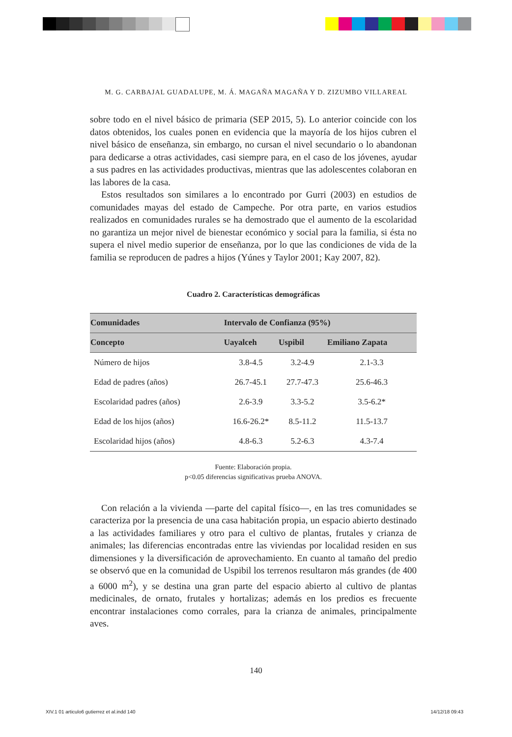M. G. CARBAJAL GUADALUPE, M. Á. MAGAÑA MAGAÑA Y D. ZIZUMBO VILLAREAL
sobre todo en el nivel básico de primaria (SEP 2015, 5). Lo anterior coincide con los datos obtenidos, los cuales ponen en evidencia que la mayoría de los hijos cubren el nivel básico de enseñanza, sin embargo, no cursan el nivel secundario o lo abandonan para dedicarse a otras actividades, casi siempre para, en el caso de los jóvenes, ayudar a sus padres en las actividades productivas, mientras que las adolescentes colaboran en las labores de la casa.
Estos resultados son similares a lo encontrado por Gurri (2003) en estudios de comunidades mayas del estado de Campeche. Por otra parte, en varios estudios realizados en comunidades rurales se ha demostrado que el aumento de la escolaridad no garantiza un mejor nivel de bienestar económico y social para la familia, si ésta no supera el nivel medio superior de enseñanza, por lo que las condiciones de vida de la familia se reproducen de padres a hijos (Yúnes y Taylor 2001; Kay 2007, 82).
Cuadro 2. Características demográficas
| Comunidades | Intervalo de Confianza (95%) | | |
| --- | --- | --- | --- |
| Concepto | Uayalceh | Uspibil | Emiliano Zapata |
| Número de hijos | 3.8-4.5 | 3.2-4.9 | 2.1-3.3 |
| Edad de padres (años) | 26.7-45.1 | 27.7-47.3 | 25.6-46.3 |
| Escolaridad padres (años) | 2.6-3.9 | 3.3-5.2 | 3.5-6.2* |
| Edad de los hijos (años) | 16.6-26.2* | 8.5-11.2 | 11.5-13.7 |
| Escolaridad hijos (años) | 4.8-6.3 | 5.2-6.3 | 4.3-7.4 |
Fuente: Elaboración propia.
p<0.05 diferencias significativas prueba ANOVA.
Con relación a la vivienda —parte del capital físico—, en las tres comunidades se caracteriza por la presencia de una casa habitación propia, un espacio abierto destinado a las actividades familiares y otro para el cultivo de plantas, frutales y crianza de animales; las diferencias encontradas entre las viviendas por localidad residen en sus dimensiones y la diversificación de aprovechamiento. En cuanto al tamaño del predio se observó que en la comunidad de Uspibil los terrenos resultaron más grandes (de 400 a 6000 m<sup>2</sup>), y se destina una gran parte del espacio abierto al cultivo de plantas medicinales, de ornato, frutales y hortalizas; además en los predios es frecuente encontrar instalaciones como corrales, para la crianza de animales, principalmente aves.
140
XIV.1 01 articulo6 gutierrez et al.indd 140 14/12/18 09:43